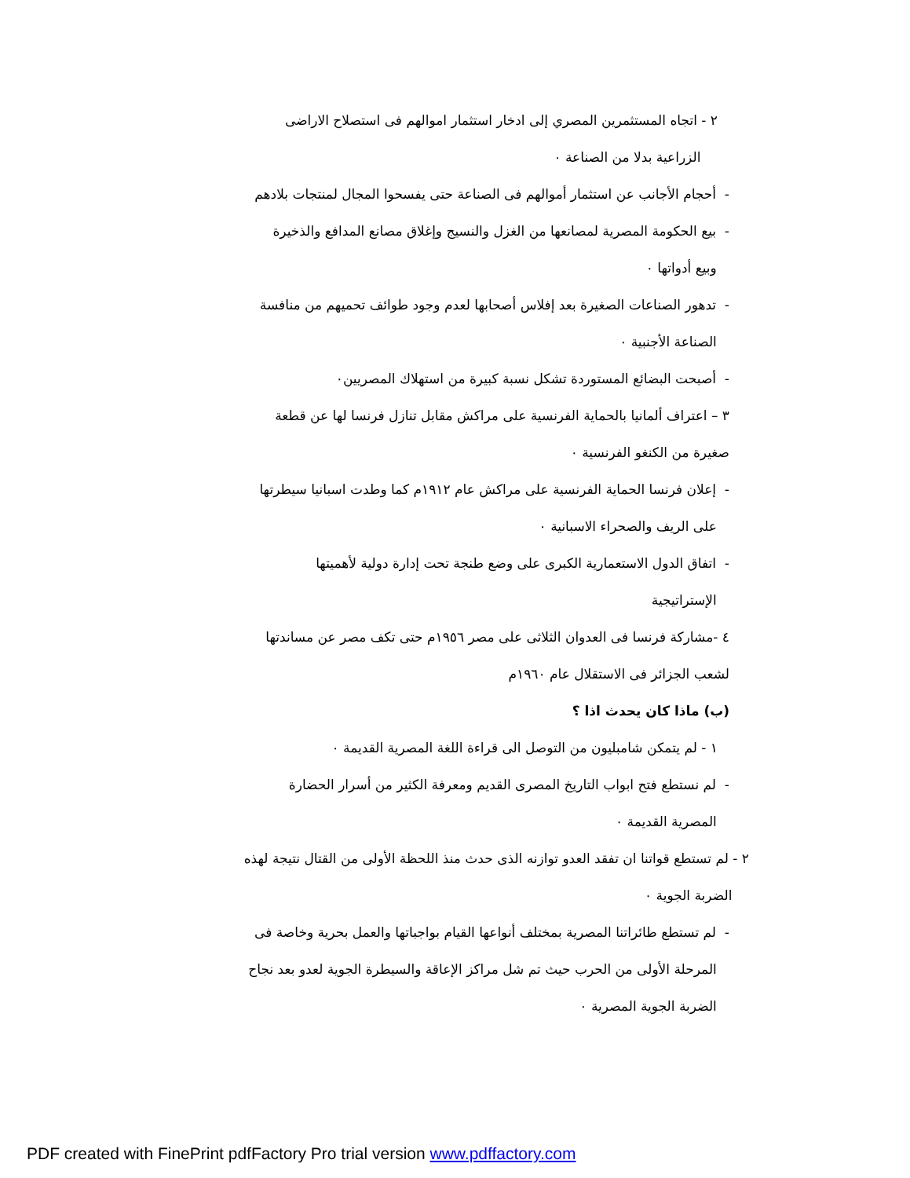٢ - اتجاه المستثمرين المصري إلى ادخار استثمار اموالهم فى استصلاح الاراضى
الزراعية بدلا من الصناعة ٠
- أحجام الأجانب عن استثمار أموالهم فى الصناعة حتى يفسحوا المجال لمنتجات بلادهم
- بيع الحكومة المصرية لمصانعها من الغزل والنسيج وإغلاق مصانع المدافع والذخيرة
وبيع أدواتها ٠
- تدهور الصناعات الصغيرة بعد إفلاس أصحابها لعدم وجود طوائف تحميهم من منافسة
الصناعة الأجنبية ٠
- أصبحت البضائع المستوردة تشكل نسبة كبيرة من استهلاك المصريين٠
٣ – اعتراف ألمانيا بالحماية الفرنسية على مراكش مقابل تنازل فرنسا لها عن قطعة
صغيرة من الكنغو الفرنسية ٠
- إعلان فرنسا الحماية الفرنسية على مراكش عام ١٩١٢م كما وطدت اسبانيا سيطرتها
على الريف والصحراء الاسبانية ٠
- اتفاق الدول الاستعمارية الكبرى على وضع طنجة تحت إدارة دولية لأهميتها
الإستراتيجية
٤ -مشاركة فرنسا فى العدوان الثلاثى على مصر ١٩٥٦م حتى تكف مصر عن مساندتها
لشعب الجزائر فى الاستقلال عام ١٩٦٠م
(ب) ماذا كان يحدث اذا ؟
١ - لم يتمكن شامبليون من التوصل الى قراءة اللغة المصرية القديمة ٠
- لم نستطع فتح ابواب التاريخ المصرى القديم ومعرفة الكثير من أسرار الحضارة
المصرية القديمة ٠
٢ - لم تستطع قواتنا ان تفقد العدو توازنه الذى حدث منذ اللحظة الأولى من القتال نتيجة لهذه
الضربة الجوية ٠
- لم تستطع طائراتنا المصرية بمختلف أنواعها القيام بواجباتها والعمل بحرية وخاصة فى
المرحلة الأولى من الحرب حيث تم شل مراكز الإعاقة والسيطرة الجوية لعدو بعد نجاح
الضربة الجوية المصرية ٠
PDF created with FinePrint pdfFactory Pro trial version www.pdffactory.com